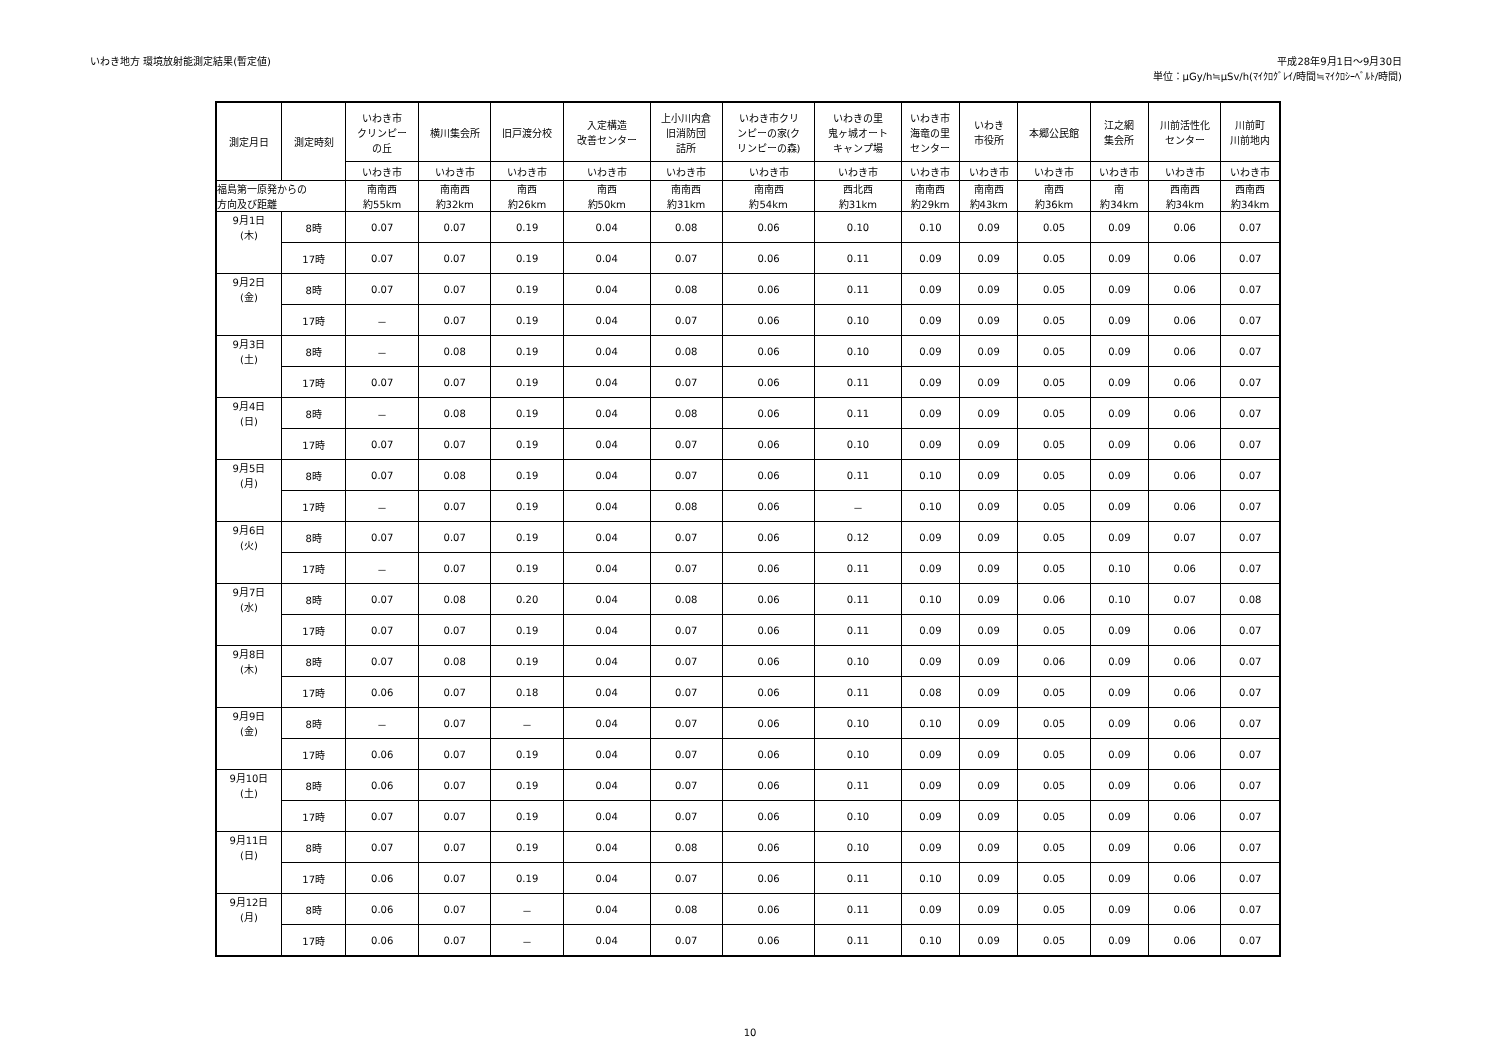いわき地方 環境放射能測定結果(暫定値)
平成28年9月1日～9月30日
単位：μGy/h≒μSv/h(ﾏｲｸﾛｸﾞﾚｲ/時間≒ﾏｲｸﾛｼｰﾍﾞﾙﾄ/時間)
| 測定月日 | 測定時刻 | いわき市 クリンピー の丘 | 横川集会所 | 旧戸渡分校 | 入定構造 改善センター | 上小川内倉 旧消防団 詰所 | いわき市クリ ンピーの家(ク リンピーの森) | いわきの里 鬼ヶ城オート キャンプ場 | いわき市 海竜の里 センター | いわき 市役所 | 本郷公民館 | 江之網 集会所 | 川前活性化 センター | 川前町 川前地内 |
| --- | --- | --- | --- | --- | --- | --- | --- | --- | --- | --- | --- | --- | --- | --- |
| | | いわき市 | いわき市 | いわき市 | いわき市 | いわき市 | いわき市 | いわき市 | いわき市 | いわき市 | いわき市 | いわき市 | いわき市 | いわき市 |
| 福島第一原発からの 方向及び距離 | | 南南西 約55km | 南南西 約32km | 南西 約26km | 南西 約50km | 南南西 約31km | 南南西 約54km | 西北西 約31km | 南南西 約29km | 南南西 約43km | 南西 約36km | 南 約34km | 西南西 約34km | 西南西 約34km |
| 9月1日 (木) | 8時 | 0.07 | 0.07 | 0.19 | 0.04 | 0.08 | 0.06 | 0.10 | 0.10 | 0.09 | 0.05 | 0.09 | 0.06 | 0.07 |
| | 17時 | 0.07 | 0.07 | 0.19 | 0.04 | 0.07 | 0.06 | 0.11 | 0.09 | 0.09 | 0.05 | 0.09 | 0.06 | 0.07 |
| 9月2日 (金) | 8時 | 0.07 | 0.07 | 0.19 | 0.04 | 0.08 | 0.06 | 0.11 | 0.09 | 0.09 | 0.05 | 0.09 | 0.06 | 0.07 |
| | 17時 | － | 0.07 | 0.19 | 0.04 | 0.07 | 0.06 | 0.10 | 0.09 | 0.09 | 0.05 | 0.09 | 0.06 | 0.07 |
| 9月3日 (土) | 8時 | － | 0.08 | 0.19 | 0.04 | 0.08 | 0.06 | 0.10 | 0.09 | 0.09 | 0.05 | 0.09 | 0.06 | 0.07 |
| | 17時 | 0.07 | 0.07 | 0.19 | 0.04 | 0.07 | 0.06 | 0.11 | 0.09 | 0.09 | 0.05 | 0.09 | 0.06 | 0.07 |
| 9月4日 (日) | 8時 | － | 0.08 | 0.19 | 0.04 | 0.08 | 0.06 | 0.11 | 0.09 | 0.09 | 0.05 | 0.09 | 0.06 | 0.07 |
| | 17時 | 0.07 | 0.07 | 0.19 | 0.04 | 0.07 | 0.06 | 0.10 | 0.09 | 0.09 | 0.05 | 0.09 | 0.06 | 0.07 |
| 9月5日 (月) | 8時 | 0.07 | 0.08 | 0.19 | 0.04 | 0.07 | 0.06 | 0.11 | 0.10 | 0.09 | 0.05 | 0.09 | 0.06 | 0.07 |
| | 17時 | － | 0.07 | 0.19 | 0.04 | 0.08 | 0.06 | － | 0.10 | 0.09 | 0.05 | 0.09 | 0.06 | 0.07 |
| 9月6日 (火) | 8時 | 0.07 | 0.07 | 0.19 | 0.04 | 0.07 | 0.06 | 0.12 | 0.09 | 0.09 | 0.05 | 0.09 | 0.07 | 0.07 |
| | 17時 | － | 0.07 | 0.19 | 0.04 | 0.07 | 0.06 | 0.11 | 0.09 | 0.09 | 0.05 | 0.10 | 0.06 | 0.07 |
| 9月7日 (水) | 8時 | 0.07 | 0.08 | 0.20 | 0.04 | 0.08 | 0.06 | 0.11 | 0.10 | 0.09 | 0.06 | 0.10 | 0.07 | 0.08 |
| | 17時 | 0.07 | 0.07 | 0.19 | 0.04 | 0.07 | 0.06 | 0.11 | 0.09 | 0.09 | 0.05 | 0.09 | 0.06 | 0.07 |
| 9月8日 (木) | 8時 | 0.07 | 0.08 | 0.19 | 0.04 | 0.07 | 0.06 | 0.10 | 0.09 | 0.09 | 0.06 | 0.09 | 0.06 | 0.07 |
| | 17時 | 0.06 | 0.07 | 0.18 | 0.04 | 0.07 | 0.06 | 0.11 | 0.08 | 0.09 | 0.05 | 0.09 | 0.06 | 0.07 |
| 9月9日 (金) | 8時 | － | 0.07 | － | 0.04 | 0.07 | 0.06 | 0.10 | 0.10 | 0.09 | 0.05 | 0.09 | 0.06 | 0.07 |
| | 17時 | 0.06 | 0.07 | 0.19 | 0.04 | 0.07 | 0.06 | 0.10 | 0.09 | 0.09 | 0.05 | 0.09 | 0.06 | 0.07 |
| 9月10日 (土) | 8時 | 0.06 | 0.07 | 0.19 | 0.04 | 0.07 | 0.06 | 0.11 | 0.09 | 0.09 | 0.05 | 0.09 | 0.06 | 0.07 |
| | 17時 | 0.07 | 0.07 | 0.19 | 0.04 | 0.07 | 0.06 | 0.10 | 0.09 | 0.09 | 0.05 | 0.09 | 0.06 | 0.07 |
| 9月11日 (日) | 8時 | 0.07 | 0.07 | 0.19 | 0.04 | 0.08 | 0.06 | 0.10 | 0.09 | 0.09 | 0.05 | 0.09 | 0.06 | 0.07 |
| | 17時 | 0.06 | 0.07 | 0.19 | 0.04 | 0.07 | 0.06 | 0.11 | 0.10 | 0.09 | 0.05 | 0.09 | 0.06 | 0.07 |
| 9月12日 (月) | 8時 | 0.06 | 0.07 | － | 0.04 | 0.08 | 0.06 | 0.11 | 0.09 | 0.09 | 0.05 | 0.09 | 0.06 | 0.07 |
| | 17時 | 0.06 | 0.07 | － | 0.04 | 0.07 | 0.06 | 0.11 | 0.10 | 0.09 | 0.05 | 0.09 | 0.06 | 0.07 |
10